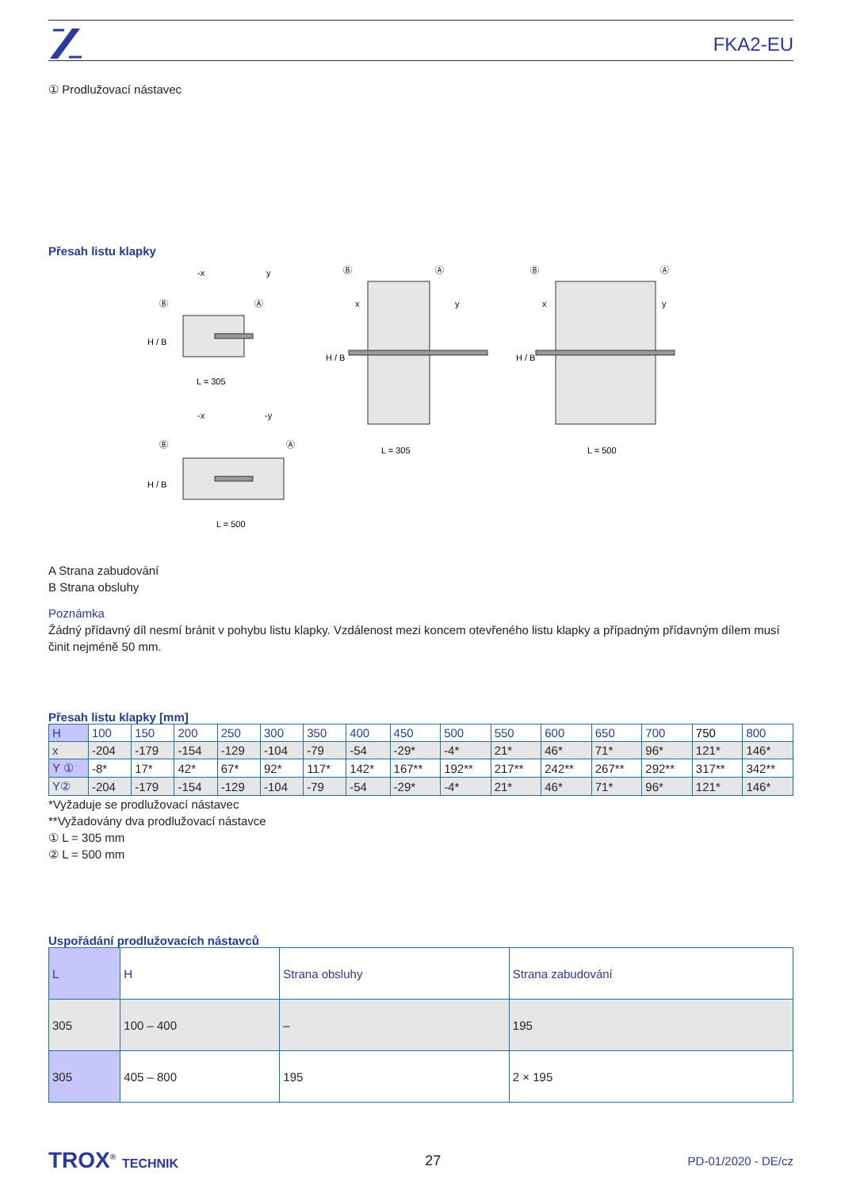FKA2-EU
① Prodlužovací nástavec
Přesah listu klapky
L = 305
L = 500
L = 305
L = 500
Ⓑ
Ⓐ
Ⓑ
Ⓐ
Ⓑ
Ⓐ
Ⓑ
Ⓐ
-x
y
-x
-y
x
y
x
y
H / B
H / B
H / B
H / B
A Strana zabudování
B Strana obsluhy
Poznámka
Žádný přídavný díl nesmí bránit v pohybu listu klapky. Vzdálenost mezi koncem otevřeného listu klapky a případným přídavným dílem musí činit nejméně 50 mm.
Přesah listu klapky [mm]
| H | 100 | 150 | 200 | 250 | 300 | 350 | 400 | 450 | 500 | 550 | 600 | 650 | 700 | 750 | 800 |
| --- | --- | --- | --- | --- | --- | --- | --- | --- | --- | --- | --- | --- | --- | --- | --- |
| x | -204 | -179 | -154 | -129 | -104 | -79 | -54 | -29* | -4* | 21* | 46* | 71* | 96* | 121* | 146* |
| Y ① | -8* | 17* | 42* | 67* | 92* | 117* | 142* | 167** | 192** | 217** | 242** | 267** | 292** | 317** | 342** |
| Y② | -204 | -179 | -154 | -129 | -104 | -79 | -54 | -29* | -4* | 21* | 46* | 71* | 96* | 121* | 146* |
*Vyžaduje se prodlužovací nástavec
**Vyžadovány dva prodlužovací nástavce
① L = 305 mm
② L = 500 mm
Uspořádání prodlužovacích nástavců
| L | H | Strana obsluhy | Strana zabudování |
| --- | --- | --- | --- |
| 305 | 100 – 400 | – | 195 |
| 305 | 405 – 800 | 195 | 2 × 195 |
TROX<sup>®</sup> TECHNIK 27 PD-01/2020 - DE/cz